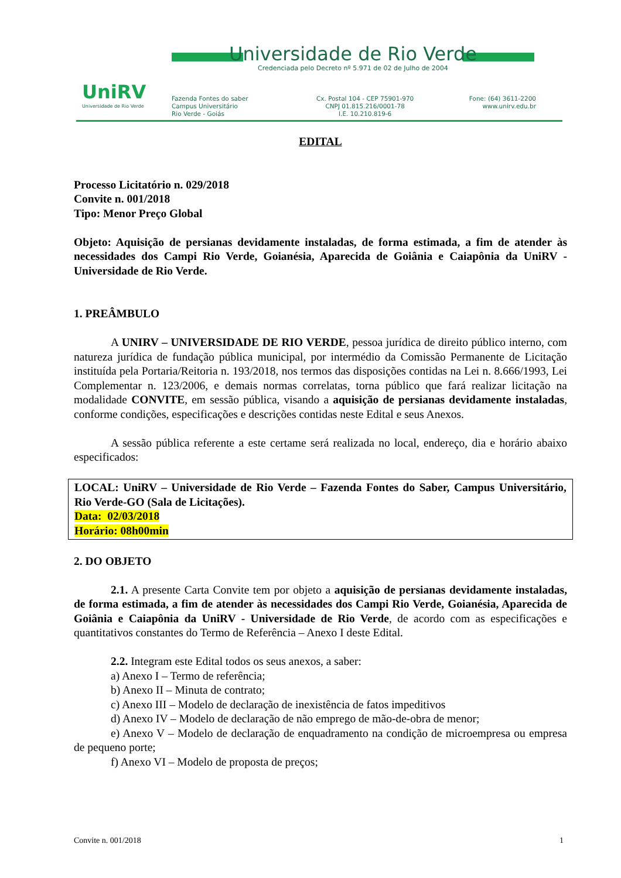UniRV
Universidade de Rio Verde
Universidade de Rio Verde
Credenciada pelo Decreto nº 5.971 de 02 de Julho de 2004
Fazenda Fontes do saber
Campus Universitário
Rio Verde - Goiás
Cx. Postal 104 - CEP 75901-970
CNPJ 01.815.216/0001-78
I.E. 10.210.819-6
Fone: (64) 3611-2200
www.unirv.edu.br
EDITAL
Processo Licitatório n. 029/2018
Convite n. 001/2018
Tipo: Menor Preço Global
Objeto: Aquisição de persianas devidamente instaladas, de forma estimada, a fim de atender às necessidades dos Campi Rio Verde, Goianésia, Aparecida de Goiânia e Caiapônia da UniRV - Universidade de Rio Verde.
1. PREÂMBULO
A UNIRV – UNIVERSIDADE DE RIO VERDE, pessoa jurídica de direito público interno, com natureza jurídica de fundação pública municipal, por intermédio da Comissão Permanente de Licitação instituída pela Portaria/Reitoria n. 193/2018, nos termos das disposições contidas na Lei n. 8.666/1993, Lei Complementar n. 123/2006, e demais normas correlatas, torna público que fará realizar licitação na modalidade CONVITE, em sessão pública, visando a aquisição de persianas devidamente instaladas, conforme condições, especificações e descrições contidas neste Edital e seus Anexos.
A sessão pública referente a este certame será realizada no local, endereço, dia e horário abaixo especificados:
LOCAL: UniRV – Universidade de Rio Verde – Fazenda Fontes do Saber, Campus Universitário, Rio Verde-GO (Sala de Licitações).
Data: 02/03/2018
Horário: 08h00min
2. DO OBJETO
2.1. A presente Carta Convite tem por objeto a aquisição de persianas devidamente instaladas, de forma estimada, a fim de atender às necessidades dos Campi Rio Verde, Goianésia, Aparecida de Goiânia e Caiapônia da UniRV - Universidade de Rio Verde, de acordo com as especificações e quantitativos constantes do Termo de Referência – Anexo I deste Edital.
2.2. Integram este Edital todos os seus anexos, a saber:
a) Anexo I – Termo de referência;
b) Anexo II – Minuta de contrato;
c) Anexo III – Modelo de declaração de inexistência de fatos impeditivos
d) Anexo IV – Modelo de declaração de não emprego de mão-de-obra de menor;
e) Anexo V – Modelo de declaração de enquadramento na condição de microempresa ou empresa de pequeno porte;
f) Anexo VI – Modelo de proposta de preços;
Convite n. 001/2018 1